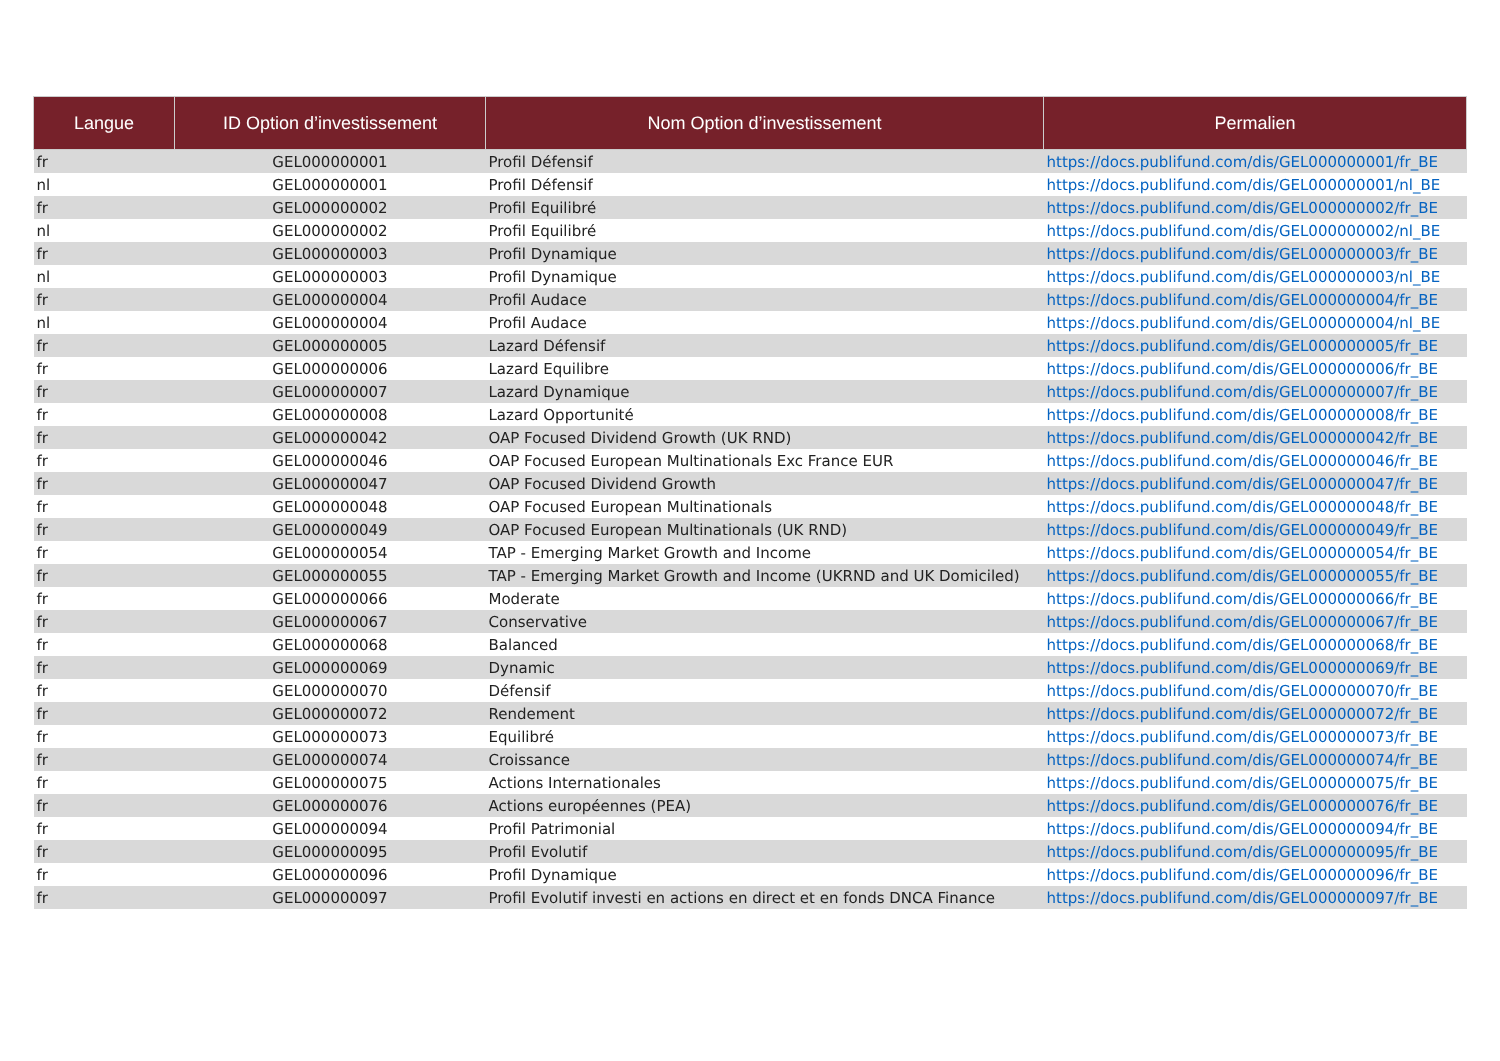| Langue | ID Option d’investissement | Nom Option d’investissement | Permalien |
| --- | --- | --- | --- |
| fr | GEL000000001 | Profil Défensif | https://docs.publifund.com/dis/GEL000000001/fr_BE |
| nl | GEL000000001 | Profil Défensif | https://docs.publifund.com/dis/GEL000000001/nl_BE |
| fr | GEL000000002 | Profil Equilibré | https://docs.publifund.com/dis/GEL000000002/fr_BE |
| nl | GEL000000002 | Profil Equilibré | https://docs.publifund.com/dis/GEL000000002/nl_BE |
| fr | GEL000000003 | Profil Dynamique | https://docs.publifund.com/dis/GEL000000003/fr_BE |
| nl | GEL000000003 | Profil Dynamique | https://docs.publifund.com/dis/GEL000000003/nl_BE |
| fr | GEL000000004 | Profil Audace | https://docs.publifund.com/dis/GEL000000004/fr_BE |
| nl | GEL000000004 | Profil Audace | https://docs.publifund.com/dis/GEL000000004/nl_BE |
| fr | GEL000000005 | Lazard Défensif | https://docs.publifund.com/dis/GEL000000005/fr_BE |
| fr | GEL000000006 | Lazard Equilibre | https://docs.publifund.com/dis/GEL000000006/fr_BE |
| fr | GEL000000007 | Lazard Dynamique | https://docs.publifund.com/dis/GEL000000007/fr_BE |
| fr | GEL000000008 | Lazard Opportunité | https://docs.publifund.com/dis/GEL000000008/fr_BE |
| fr | GEL000000042 | OAP Focused Dividend Growth (UK RND) | https://docs.publifund.com/dis/GEL000000042/fr_BE |
| fr | GEL000000046 | OAP Focused European Multinationals Exc France EUR | https://docs.publifund.com/dis/GEL000000046/fr_BE |
| fr | GEL000000047 | OAP Focused Dividend Growth | https://docs.publifund.com/dis/GEL000000047/fr_BE |
| fr | GEL000000048 | OAP Focused European Multinationals | https://docs.publifund.com/dis/GEL000000048/fr_BE |
| fr | GEL000000049 | OAP Focused European Multinationals (UK RND) | https://docs.publifund.com/dis/GEL000000049/fr_BE |
| fr | GEL000000054 | TAP - Emerging Market Growth and Income | https://docs.publifund.com/dis/GEL000000054/fr_BE |
| fr | GEL000000055 | TAP - Emerging Market Growth and Income (UKRND and UK Domiciled) | https://docs.publifund.com/dis/GEL000000055/fr_BE |
| fr | GEL000000066 | Moderate | https://docs.publifund.com/dis/GEL000000066/fr_BE |
| fr | GEL000000067 | Conservative | https://docs.publifund.com/dis/GEL000000067/fr_BE |
| fr | GEL000000068 | Balanced | https://docs.publifund.com/dis/GEL000000068/fr_BE |
| fr | GEL000000069 | Dynamic | https://docs.publifund.com/dis/GEL000000069/fr_BE |
| fr | GEL000000070 | Défensif | https://docs.publifund.com/dis/GEL000000070/fr_BE |
| fr | GEL000000072 | Rendement | https://docs.publifund.com/dis/GEL000000072/fr_BE |
| fr | GEL000000073 | Equilibré | https://docs.publifund.com/dis/GEL000000073/fr_BE |
| fr | GEL000000074 | Croissance | https://docs.publifund.com/dis/GEL000000074/fr_BE |
| fr | GEL000000075 | Actions Internationales | https://docs.publifund.com/dis/GEL000000075/fr_BE |
| fr | GEL000000076 | Actions européennes (PEA) | https://docs.publifund.com/dis/GEL000000076/fr_BE |
| fr | GEL000000094 | Profil Patrimonial | https://docs.publifund.com/dis/GEL000000094/fr_BE |
| fr | GEL000000095 | Profil Evolutif | https://docs.publifund.com/dis/GEL000000095/fr_BE |
| fr | GEL000000096 | Profil Dynamique | https://docs.publifund.com/dis/GEL000000096/fr_BE |
| fr | GEL000000097 | Profil Evolutif investi en actions en direct et en fonds DNCA Finance | https://docs.publifund.com/dis/GEL000000097/fr_BE |